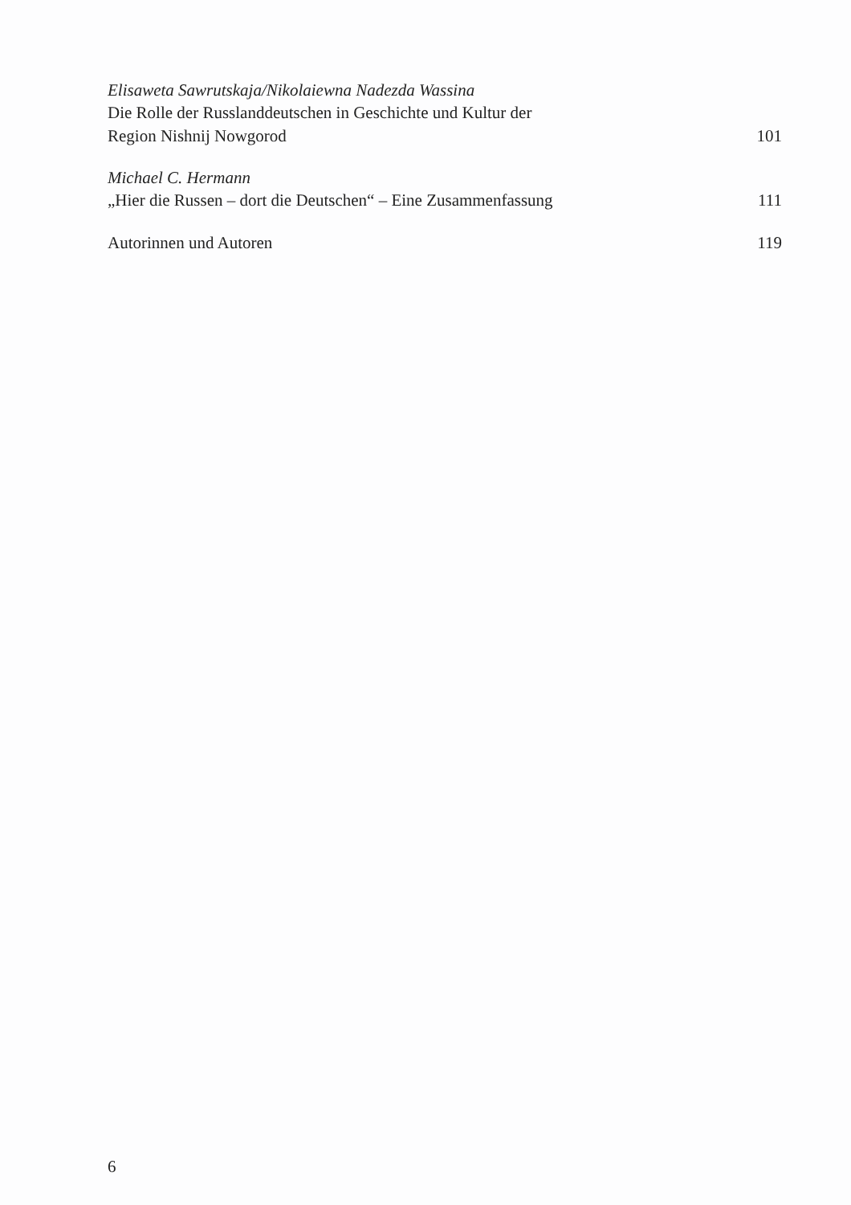Elisaweta Sawrutskaja/Nikolaiewna Nadezda Wassina
Die Rolle der Russlanddeutschen in Geschichte und Kultur der
Region Nishnij Nowgorod 101
Michael C. Hermann
„Hier die Russen – dort die Deutschen“ – Eine Zusammenfassung 111
Autorinnen und Autoren 119
6